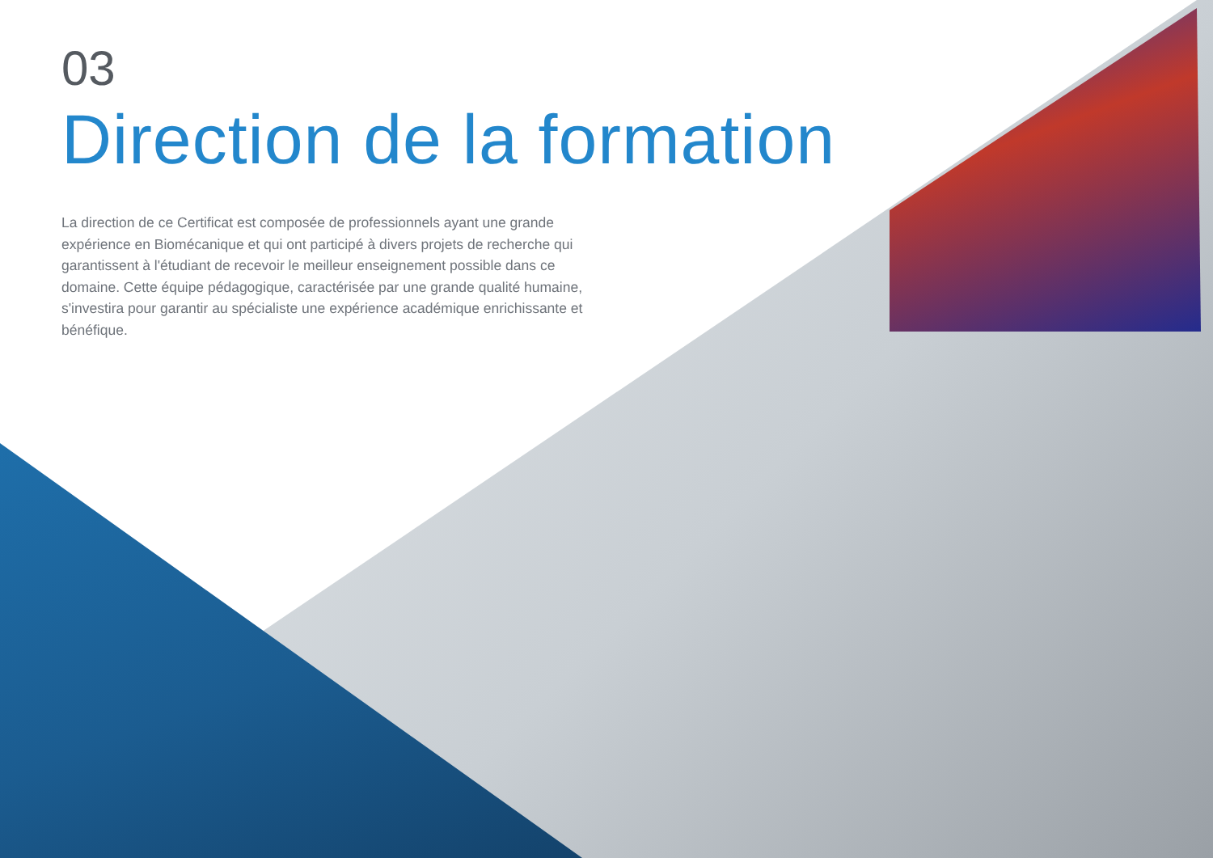03
Direction de la formation
La direction de ce Certificat est composée de professionnels ayant une grande expérience en Biomécanique et qui ont participé à divers projets de recherche qui garantissent à l'étudiant de recevoir le meilleur enseignement possible dans ce domaine. Cette équipe pédagogique, caractérisée par une grande qualité humaine, s'investira pour garantir au spécialiste une expérience académique enrichissante et bénéfique.